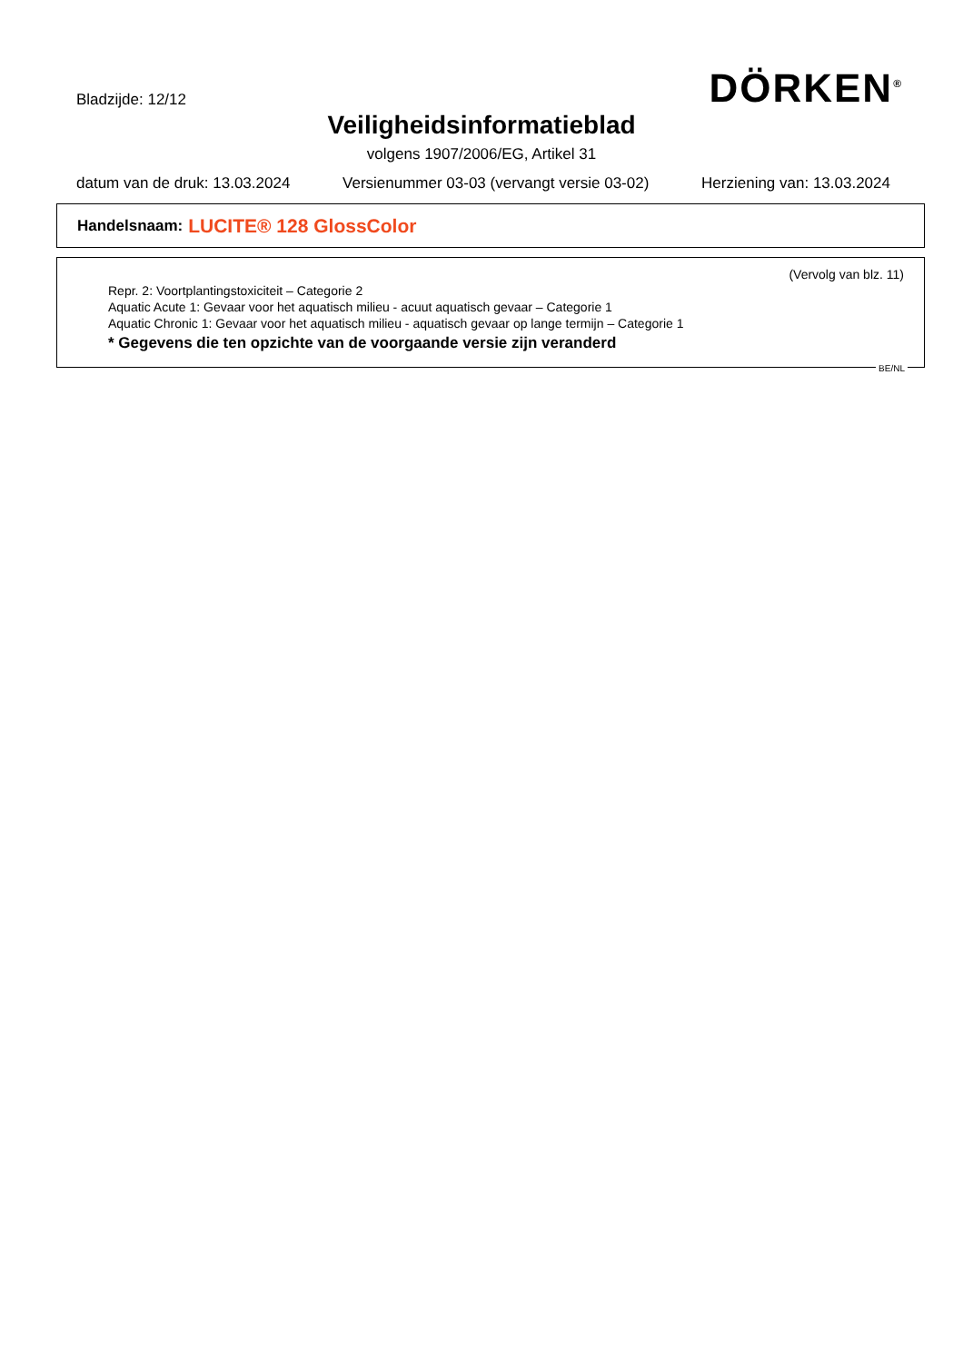Bladzijde: 12/12 DÖRKEN<sup>®</sup>
Veiligheidsinformatieblad
volgens 1907/2006/EG, Artikel 31
datum van de druk: 13.03.2024 Versienummer 03-03 (vervangt versie 03-02) Herziening van: 13.03.2024
Handelsnaam: LUCITE® 128 GlossColor
(Vervolg van blz. 11)
Repr. 2: Voortplantingstoxiciteit – Categorie 2
Aquatic Acute 1: Gevaar voor het aquatisch milieu - acuut aquatisch gevaar – Categorie 1
Aquatic Chronic 1: Gevaar voor het aquatisch milieu - aquatisch gevaar op lange termijn – Categorie 1
* Gegevens die ten opzichte van de voorgaande versie zijn veranderd
BE/NL